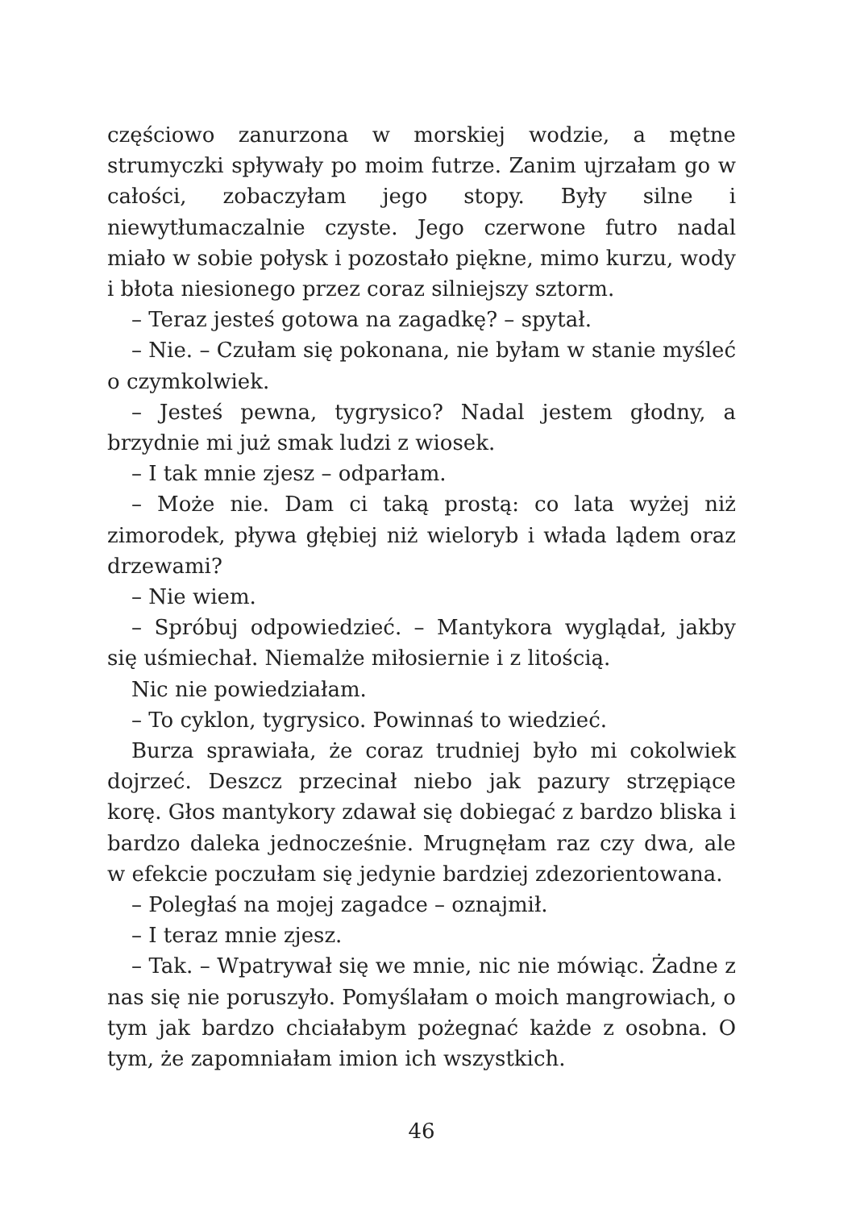częściowo zanurzona w morskiej wodzie, a mętne strumyczki spływały po moim futrze. Zanim ujrzałam go w całości, zobaczyłam jego stopy. Były silne i niewytłumaczalnie czyste. Jego czerwone futro nadal miało w sobie połysk i pozostało piękne, mimo kurzu, wody i błota niesionego przez coraz silniejszy sztorm.
– Teraz jesteś gotowa na zagadkę? – spytał.
– Nie. – Czułam się pokonana, nie byłam w stanie myśleć o czymkolwiek.
– Jesteś pewna, tygrysico? Nadal jestem głodny, a brzydnie mi już smak ludzi z wiosek.
– I tak mnie zjesz – odparłam.
– Może nie. Dam ci taką prostą: co lata wyżej niż zimorodek, pływa głębiej niż wieloryb i włada lądem oraz drzewami?
– Nie wiem.
– Spróbuj odpowiedzieć. – Mantykora wyglądał, jakby się uśmiechał. Niemalże miłosiernie i z litością.
Nic nie powiedziałam.
– To cyklon, tygrysico. Powinnaś to wiedzieć.
Burza sprawiała, że coraz trudniej było mi cokolwiek dojrzeć. Deszcz przecinał niebo jak pazury strzępiące korę. Głos mantykory zdawał się dobiegać z bardzo bliska i bardzo daleka jednocześnie. Mrugnęłam raz czy dwa, ale w efekcie poczułam się jedynie bardziej zdezorientowana.
– Poległaś na mojej zagadce – oznajmił.
– I teraz mnie zjesz.
– Tak. – Wpatrywał się we mnie, nic nie mówiąc. Żadne z nas się nie poruszyło. Pomyślałam o moich mangrowiach, o tym jak bardzo chciałabym pożegnać każde z osobna. O tym, że zapomniałam imion ich wszystkich.
46